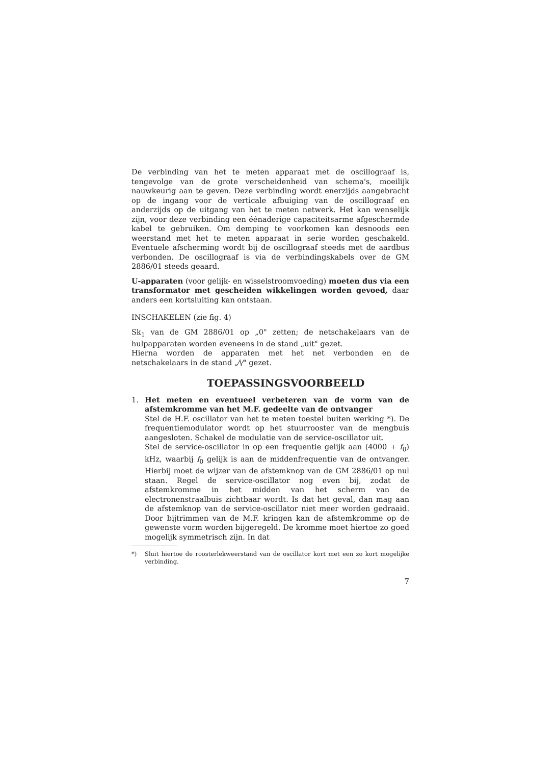De verbinding van het te meten apparaat met de oscillograaf is, tengevolge van de grote verscheidenheid van schema's, moeilijk nauwkeurig aan te geven. Deze verbinding wordt enerzijds aangebracht op de ingang voor de verticale afbuiging van de oscillograaf en anderzijds op de uitgang van het te meten netwerk. Het kan wenselijk zijn, voor deze verbinding een éénaderige capaciteitsarme afgeschermde kabel te gebruiken. Om demping te voorkomen kan desnoods een weerstand met het te meten apparaat in serie worden geschakeld. Eventuele afscherming wordt bij de oscillograaf steeds met de aardbus verbonden. De oscillograaf is via de verbindingskabels over de GM 2886/01 steeds geaard.
U-apparaten (voor gelijk- en wisselstroomvoeding) moeten dus via een transformator met gescheiden wikkelingen worden gevoed, daar anders een kortsluiting kan ontstaan.
INSCHAKELEN (zie fig. 4)
Sk<sub>1</sub> van de GM 2886/01 op „0" zetten; de netschakelaars van de hulpapparaten worden eveneens in de stand „uit" gezet.
Hierna worden de apparaten met het net verbonden en de netschakelaars in de stand „⁄\⁄" gezet.
TOEPASSINGSVOORBEELD
1. Het meten en eventueel verbeteren van de vorm van de afstemkromme van het M.F. gedeelte van de ontvanger
Stel de H.F. oscillator van het te meten toestel buiten werking *). De frequentiemodulator wordt op het stuurrooster van de mengbuis aangesloten. Schakel de modulatie van de service-oscillator uit.
Stel de service-oscillator in op een frequentie gelijk aan (4000 + f<sub>0</sub>) kHz, waarbij f<sub>0</sub> gelijk is aan de middenfrequentie van de ontvanger. Hierbij moet de wijzer van de afstemknop van de GM 2886/01 op nul staan. Regel de service-oscillator nog even bij, zodat de afstemkromme in het midden van het scherm van de electronenstraalbuis zichtbaar wordt. Is dat het geval, dan mag aan de afstemknop van de service-oscillator niet meer worden gedraaid. Door bijtrimmen van de M.F. kringen kan de afstemkromme op de gewenste vorm worden bijgeregeld. De kromme moet hiertoe zo goed mogelijk symmetrisch zijn. In dat
*) Sluit hiertoe de roosterlekweerstand van de oscillator kort met een zo kort mogelijke verbinding.
7